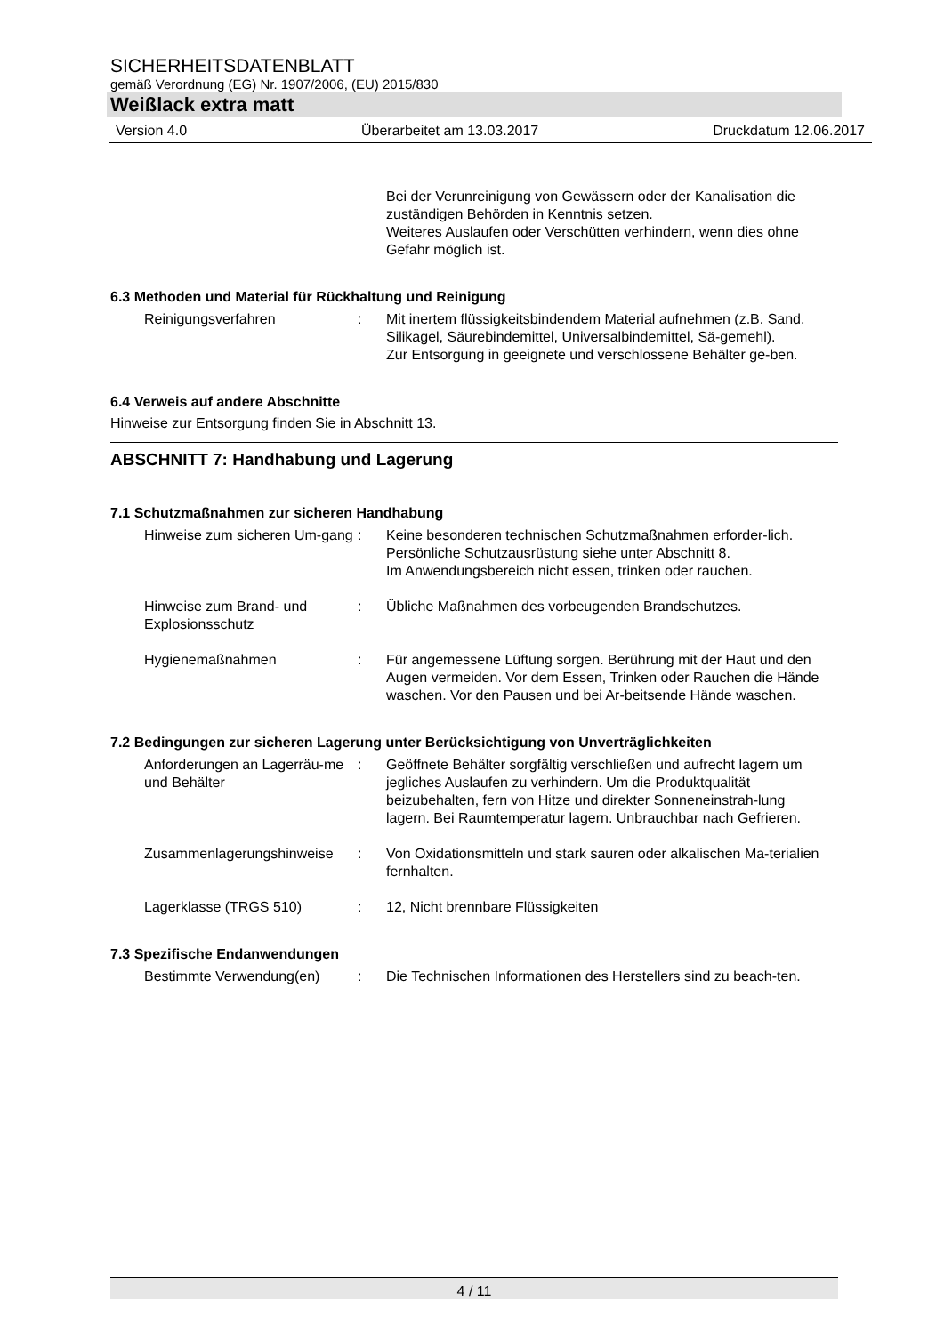SICHERHEITSDATENBLATT
gemäß Verordnung (EG) Nr. 1907/2006, (EU) 2015/830
Weißlack extra matt
Version 4.0 Überarbeitet am 13.03.2017 Druckdatum 12.06.2017
Bei der Verunreinigung von Gewässern oder der Kanalisation die zuständigen Behörden in Kenntnis setzen.
Weiteres Auslaufen oder Verschütten verhindern, wenn dies ohne Gefahr möglich ist.
6.3 Methoden und Material für Rückhaltung und Reinigung
Reinigungsverfahren : Mit inertem flüssigkeitsbindendem Material aufnehmen (z.B. Sand, Silikagel, Säurebindemittel, Universalbindemittel, Sä-gemehl).
Zur Entsorgung in geeignete und verschlossene Behälter ge-ben.
6.4 Verweis auf andere Abschnitte
Hinweise zur Entsorgung finden Sie in Abschnitt 13.
ABSCHNITT 7: Handhabung und Lagerung
7.1 Schutzmaßnahmen zur sicheren Handhabung
Hinweise zum sicheren Um-gang
: Keine besonderen technischen Schutzmaßnahmen erforder-lich.
Persönliche Schutzausrüstung siehe unter Abschnitt 8.
Im Anwendungsbereich nicht essen, trinken oder rauchen.
Hinweise zum Brand- und Explosionsschutz
: Übliche Maßnahmen des vorbeugenden Brandschutzes.
Hygienemaßnahmen : Für angemessene Lüftung sorgen. Berührung mit der Haut und den Augen vermeiden. Vor dem Essen, Trinken oder Rauchen die Hände waschen. Vor den Pausen und bei Ar-beitsende Hände waschen.
7.2 Bedingungen zur sicheren Lagerung unter Berücksichtigung von Unverträglichkeiten
Anforderungen an Lagerräu-me und Behälter
: Geöffnete Behälter sorgfältig verschließen und aufrecht lagern um jegliches Auslaufen zu verhindern. Um die Produktqualität beizubehalten, fern von Hitze und direkter Sonneneinstrah-lung lagern. Bei Raumtemperatur lagern. Unbrauchbar nach Gefrieren.
Zusammenlagerungshinweise : Von Oxidationsmitteln und stark sauren oder alkalischen Ma-terialien fernhalten.
Lagerklasse (TRGS 510) : 12, Nicht brennbare Flüssigkeiten
7.3 Spezifische Endanwendungen
Bestimmte Verwendung(en) : Die Technischen Informationen des Herstellers sind zu beach-ten.
4 / 11